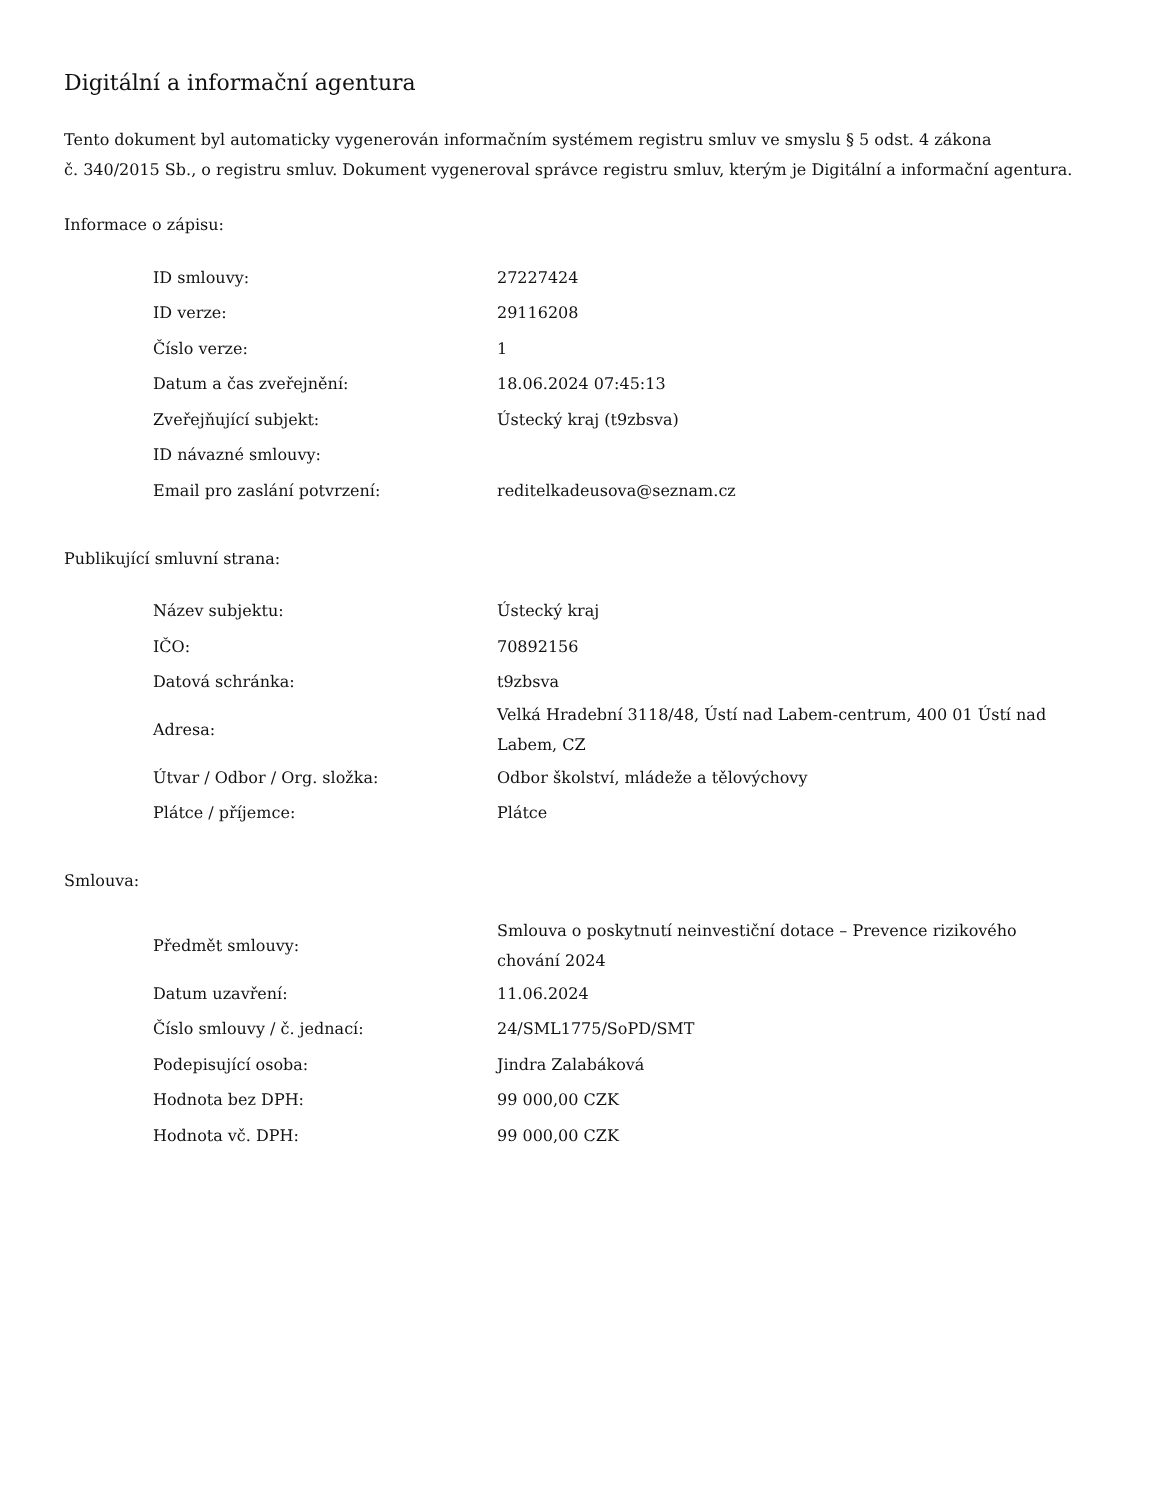Digitální a informační agentura
Tento dokument byl automaticky vygenerován informačním systémem registru smluv ve smyslu § 5 odst. 4 zákona
č. 340/2015 Sb., o registru smluv. Dokument vygeneroval správce registru smluv, kterým je Digitální a informační agentura.
Informace o zápisu:
| ID smlouvy: | 27227424 |
| ID verze: | 29116208 |
| Číslo verze: | 1 |
| Datum a čas zveřejnění: | 18.06.2024 07:45:13 |
| Zveřejňující subjekt: | Ústecký kraj (t9zbsva) |
| ID návazné smlouvy: | |
| Email pro zaslání potvrzení: | reditelkadeusova@seznam.cz |
Publikující smluvní strana:
| Název subjektu: | Ústecký kraj |
| IČO: | 70892156 |
| Datová schránka: | t9zbsva |
| Adresa: | Velká Hradební 3118/48, Ústí nad Labem-centrum, 400 01 Ústí nad Labem, CZ |
| Útvar / Odbor / Org. složka: | Odbor školství, mládeže a tělovýchovy |
| Plátce / příjemce: | Plátce |
Smlouva:
| Předmět smlouvy: | Smlouva o poskytnutí neinvestiční dotace – Prevence rizikového chování 2024 |
| Datum uzavření: | 11.06.2024 |
| Číslo smlouvy / č. jednací: | 24/SML1775/SoPD/SMT |
| Podepisující osoba: | Jindra Zalabáková |
| Hodnota bez DPH: | 99 000,00 CZK |
| Hodnota vč. DPH: | 99 000,00 CZK |